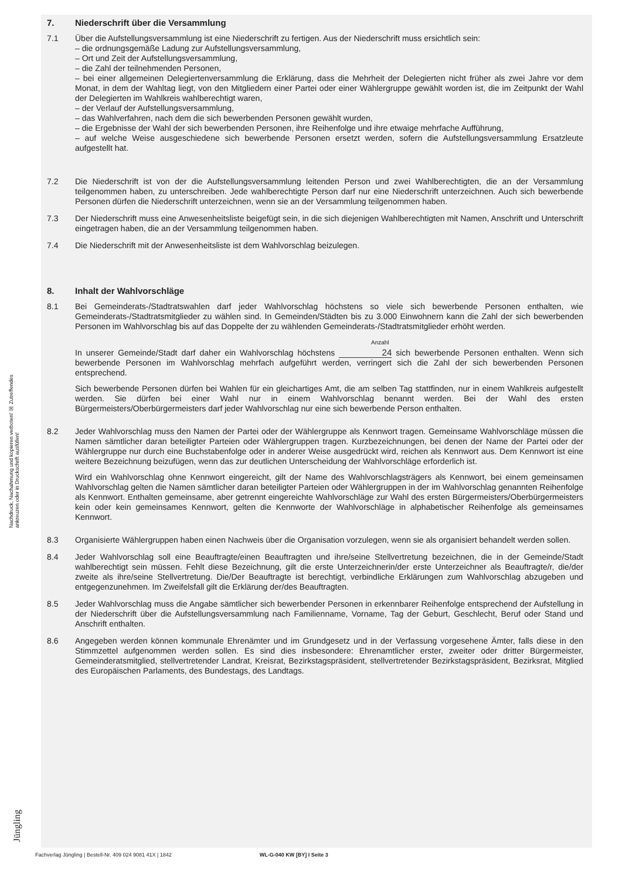Nachdruck, Nachahmung und kopieren verboten! ☒ Zutreffendes ankreuzen oder in Druckschrift ausfüllen!
Jüngling
7. Niederschrift über die Versammlung
7.1 Über die Aufstellungsversammlung ist eine Niederschrift zu fertigen. Aus der Niederschrift muss ersichtlich sein:
– die ordnungsgemäße Ladung zur Aufstellungsversammlung,
– Ort und Zeit der Aufstellungsversammlung,
– die Zahl der teilnehmenden Personen,
– bei einer allgemeinen Delegiertenversammlung die Erklärung, dass die Mehrheit der Delegierten nicht früher als zwei Jahre vor dem Monat, in dem der Wahltag liegt, von den Mitgliedern einer Partei oder einer Wählergruppe gewählt worden ist, die im Zeitpunkt der Wahl der Delegierten im Wahlkreis wahlberechtigt waren,
– der Verlauf der Aufstellungsversammlung,
– das Wahlverfahren, nach dem die sich bewerbenden Personen gewählt wurden,
– die Ergebnisse der Wahl der sich bewerbenden Personen, ihre Reihenfolge und ihre etwaige mehrfache Aufführung,
– auf welche Weise ausgeschiedene sich bewerbende Personen ersetzt werden, sofern die Aufstellungsversammlung Ersatzleute aufgestellt hat.
7.2 Die Niederschrift ist von der die Aufstellungsversammlung leitenden Person und zwei Wahlberechtigten, die an der Versammlung teilgenommen haben, zu unterschreiben. Jede wahlberechtigte Person darf nur eine Niederschrift unterzeichnen. Auch sich bewerbende Personen dürfen die Niederschrift unterzeichnen, wenn sie an der Versammlung teilgenommen haben.
7.3 Der Niederschrift muss eine Anwesenheitsliste beigefügt sein, in die sich diejenigen Wahlberechtigten mit Namen, Anschrift und Unterschrift eingetragen haben, die an der Versammlung teilgenommen haben.
7.4 Die Niederschrift mit der Anwesenheitsliste ist dem Wahlvorschlag beizulegen.
8. Inhalt der Wahlvorschläge
8.1 Bei Gemeinderats-/Stadtratswahlen darf jeder Wahlvorschlag höchstens so viele sich bewerbende Personen enthalten, wie Gemeinderats-/Stadtratsmitglieder zu wählen sind. In Gemeinden/Städten bis zu 3.000 Einwohnern kann die Zahl der sich bewerbenden Personen im Wahlvorschlag bis auf das Doppelte der zu wählenden Gemeinderats-/Stadtratsmitglieder erhöht werden.
Anzahl
In unserer Gemeinde/Stadt darf daher ein Wahlvorschlag höchstens 24 sich bewerbende Personen enthalten. Wenn sich bewerbende Personen im Wahlvorschlag mehrfach aufgeführt werden, verringert sich die Zahl der sich bewerbenden Personen entsprechend.
Sich bewerbende Personen dürfen bei Wahlen für ein gleichartiges Amt, die am selben Tag stattfinden, nur in einem Wahlkreis aufgestellt werden. Sie dürfen bei einer Wahl nur in einem Wahlvorschlag benannt werden. Bei der Wahl des ersten Bürgermeisters/Oberbürgermeisters darf jeder Wahlvorschlag nur eine sich bewerbende Person enthalten.
8.2 Jeder Wahlvorschlag muss den Namen der Partei oder der Wählergruppe als Kennwort tragen. Gemeinsame Wahlvorschläge müssen die Namen sämtlicher daran beteiligter Parteien oder Wählergruppen tragen. Kurzbezeichnungen, bei denen der Name der Partei oder der Wählergruppe nur durch eine Buchstabenfolge oder in anderer Weise ausgedrückt wird, reichen als Kennwort aus. Dem Kennwort ist eine weitere Bezeichnung beizufügen, wenn das zur deutlichen Unterscheidung der Wahlvorschläge erforderlich ist.
Wird ein Wahlvorschlag ohne Kennwort eingereicht, gilt der Name des Wahlvorschlagsträgers als Kennwort, bei einem gemeinsamen Wahlvorschlag gelten die Namen sämtlicher daran beteiligter Parteien oder Wählergruppen in der im Wahlvorschlag genannten Reihenfolge als Kennwort. Enthalten gemeinsame, aber getrennt eingereichte Wahlvorschläge zur Wahl des ersten Bürgermeisters/Oberbürgermeisters kein oder kein gemeinsames Kennwort, gelten die Kennworte der Wahlvorschläge in alphabetischer Reihenfolge als gemeinsames Kennwort.
8.3 Organisierte Wählergruppen haben einen Nachweis über die Organisation vorzulegen, wenn sie als organisiert behandelt werden sollen.
8.4 Jeder Wahlvorschlag soll eine Beauftragte/einen Beauftragten und ihre/seine Stellvertretung bezeichnen, die in der Gemeinde/Stadt wahlberechtigt sein müssen. Fehlt diese Bezeichnung, gilt die erste Unterzeichnerin/der erste Unterzeichner als Beauftragte/r, die/der zweite als ihre/seine Stellvertretung. Die/Der Beauftragte ist berechtigt, verbindliche Erklärungen zum Wahlvorschlag abzugeben und entgegenzunehmen. Im Zweifelsfall gilt die Erklärung der/des Beauftragten.
8.5 Jeder Wahlvorschlag muss die Angabe sämtlicher sich bewerbender Personen in erkennbarer Reihenfolge entsprechend der Aufstellung in der Niederschrift über die Aufstellungsversammlung nach Familienname, Vorname, Tag der Geburt, Geschlecht, Beruf oder Stand und Anschrift enthalten.
8.6 Angegeben werden können kommunale Ehrenämter und im Grundgesetz und in der Verfassung vorgesehene Ämter, falls diese in den Stimmzettel aufgenommen werden sollen. Es sind dies insbesondere: Ehrenamtlicher erster, zweiter oder dritter Bürgermeister, Gemeinderatsmitglied, stellvertretender Landrat, Kreisrat, Bezirkstagspräsident, stellvertretender Bezirkstagspräsident, Bezirksrat, Mitglied des Europäischen Parlaments, des Bundestags, des Landtags.
Fachverlag Jüngling | Bestell-Nr. 409 024 9081 41X | 1842 WL-G-040 KW [BY] I Seite 3